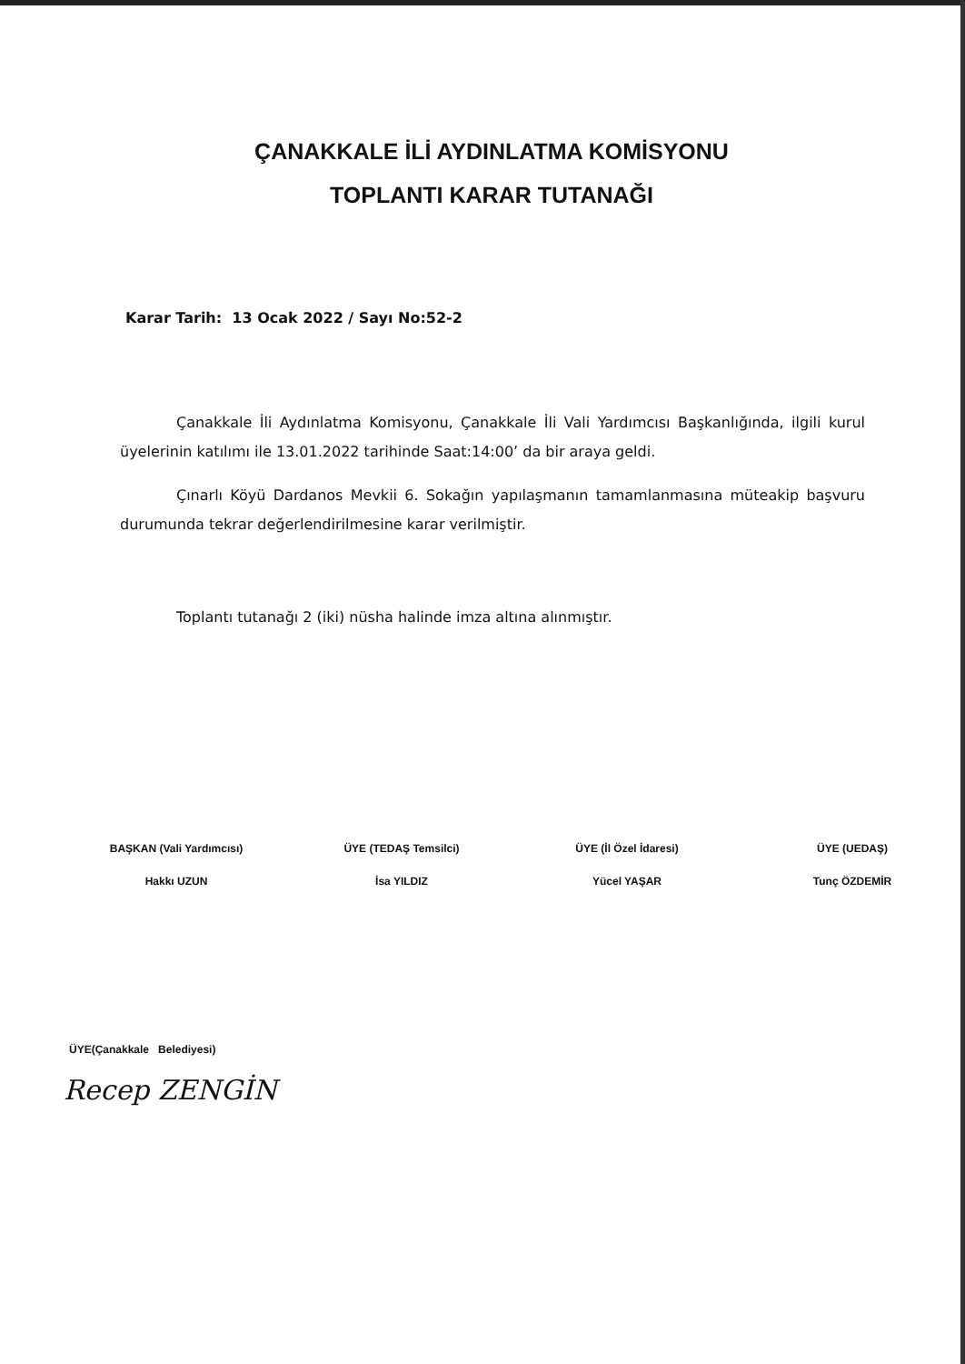ÇANAKKALE İLİ AYDINLATMA KOMİSYONU
TOPLANTI KARAR TUTANAĞI
Karar Tarih: 13 Ocak 2022 / Sayı No:52-2
Çanakkale İli Aydınlatma Komisyonu, Çanakkale İli Vali Yardımcısı Başkanlığında, ilgili kurul üyelerinin katılımı ile 13.01.2022 tarihinde Saat:14:00’ da bir araya geldi.
Çınarlı Köyü Dardanos Mevkii 6. Sokağın yapılaşmanın tamamlanmasına müteakip başvuru durumunda tekrar değerlendirilmesine karar verilmiştir.
Toplantı tutanağı 2 (iki) nüsha halinde imza altına alınmıştır.
BAŞKAN (Vali Yardımcısı)
Hakkı UZUN
ÜYE (TEDAŞ Temsilci)
İsa YILDIZ
ÜYE (İl Özel İdaresi)
Yücel YAŞAR
ÜYE (UEDAŞ)
Tunç ÖZDEMİR
ÜYE(Çanakkale Belediyesi)
Recep ZENGİN